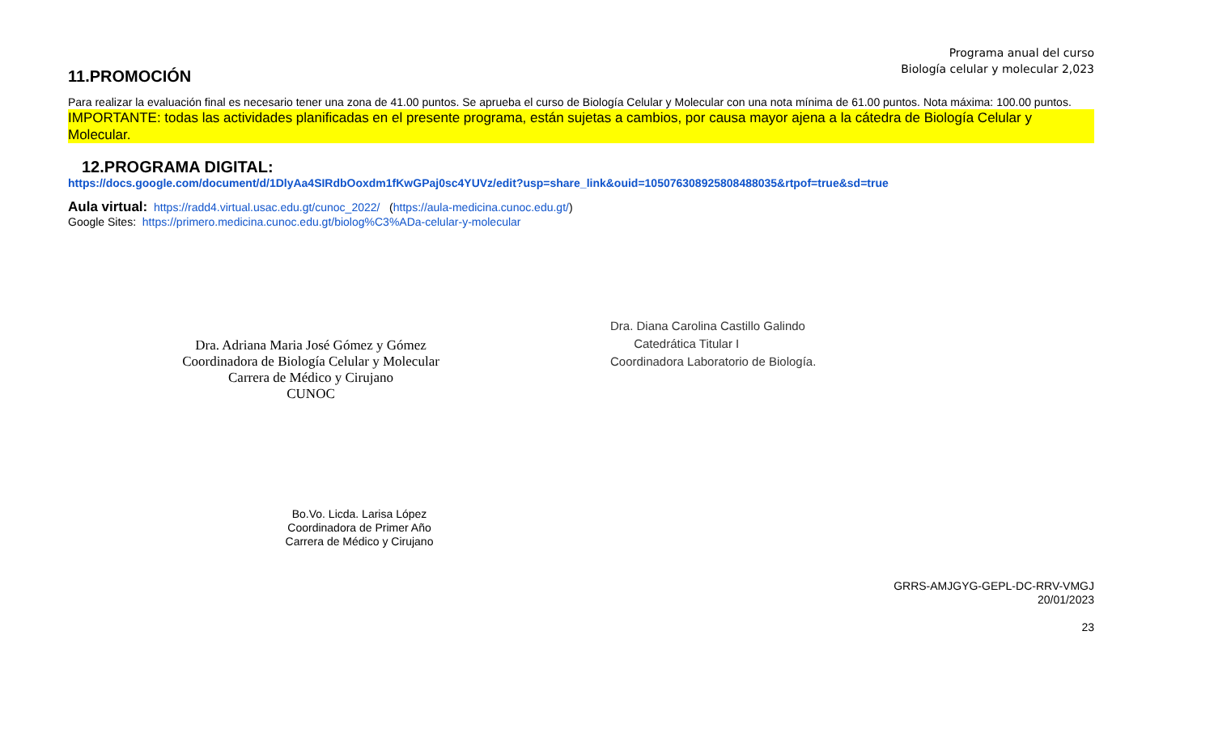Programa anual del curso
Biología celular y molecular 2,023
11.PROMOCIÓN
Para realizar la evaluación final es necesario tener una zona de 41.00 puntos. Se aprueba el curso de Biología Celular y Molecular con una nota mínima de 61.00 puntos. Nota máxima: 100.00 puntos.
IMPORTANTE: todas las actividades planificadas en el presente programa, están sujetas a cambios, por causa mayor ajena a la cátedra de Biología Celular y Molecular.
12.PROGRAMA DIGITAL:
https://docs.google.com/document/d/1DlyAa4SIRdbOoxdm1fKwGPaj0sc4YUVz/edit?usp=share_link&ouid=105076308925808488035&rtpof=true&sd=true
Aula virtual: https://radd4.virtual.usac.edu.gt/cunoc_2022/ (https://aula-medicina.cunoc.edu.gt/)
Google Sites: https://primero.medicina.cunoc.edu.gt/biolog%C3%ADa-celular-y-molecular
Dra. Adriana Maria José Gómez y Gómez
Coordinadora de Biología Celular y Molecular
Carrera de Médico y Cirujano
CUNOC
Dra. Diana Carolina Castillo Galindo
Catedrática Titular I
Coordinadora Laboratorio de Biología.
Bo.Vo. Licda. Larisa López
Coordinadora de Primer Año
Carrera de Médico y Cirujano
GRRS-AMJGYG-GEPL-DC-RRV-VMGJ
20/01/2023
23